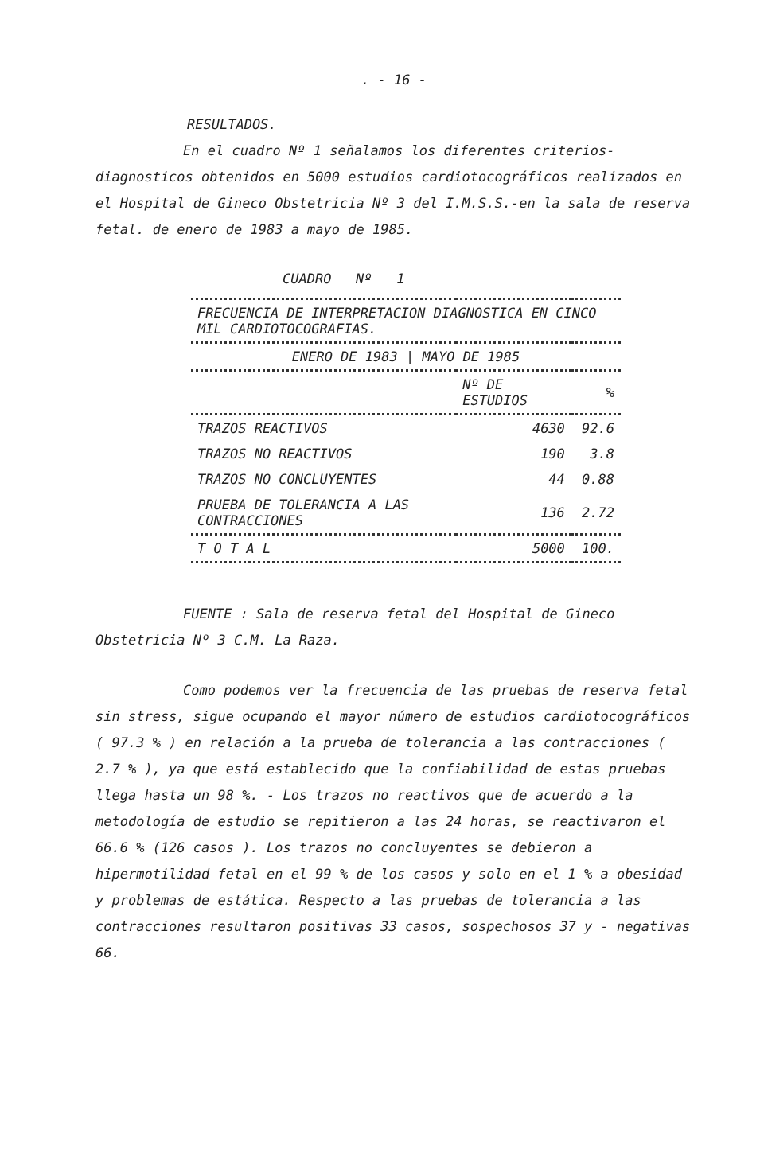. - 16 -
RESULTADOS.
En el cuadro Nº 1 señalamos los diferentes criterios-diagnosticos obtenidos en 5000 estudios cardiotocográficos realizados en el Hospital de Gineco Obstetricia Nº 3 del I.M.S.S.-en la sala de reserva fetal. de enero de 1983 a mayo de 1985.
CUADRO Nº 1
| FRECUENCIA DE INTERPRETACION DIAGNOSTICA EN CINCO MIL CARDIOTOCOGRAFIAS. | | |
| --- | --- | --- |
| ENERO DE 1983 / MAYO DE 1985 | | |
| | Nº DE ESTUDIOS | % |
| TRAZOS REACTIVOS | 4630 | 92.6 |
| TRAZOS NO REACTIVOS | 190 | 3.8 |
| TRAZOS NO CONCLUYENTES | 44 | 0.88 |
| PRUEBA DE TOLERANCIA A LAS CONTRACCIONES | 136 | 2.72 |
| T O T A L | 5000 | 100. |
FUENTE : Sala de reserva fetal del Hospital de Gineco Obstetricia Nº 3 C.M. La Raza.
Como podemos ver la frecuencia de las pruebas de reserva fetal sin stress, sigue ocupando el mayor número de estudios cardiotocográficos ( 97.3 % ) en relación a la prueba de tolerancia a las contracciones ( 2.7 % ), ya que está establecido que la confiabilidad de estas pruebas llega hasta un 98 %. - Los trazos no reactivos que de acuerdo a la metodología de estudio se repitieron a las 24 horas, se reactivaron el 66.6 % (126 casos ). Los trazos no concluyentes se debieron a hipermotilidad fetal en el 99 % de los casos y solo en el 1 % a obesidad y problemas de estática. Respecto a las pruebas de tolerancia a las contracciones resultaron positivas 33 casos, sospechosos 37 y - negativas 66.